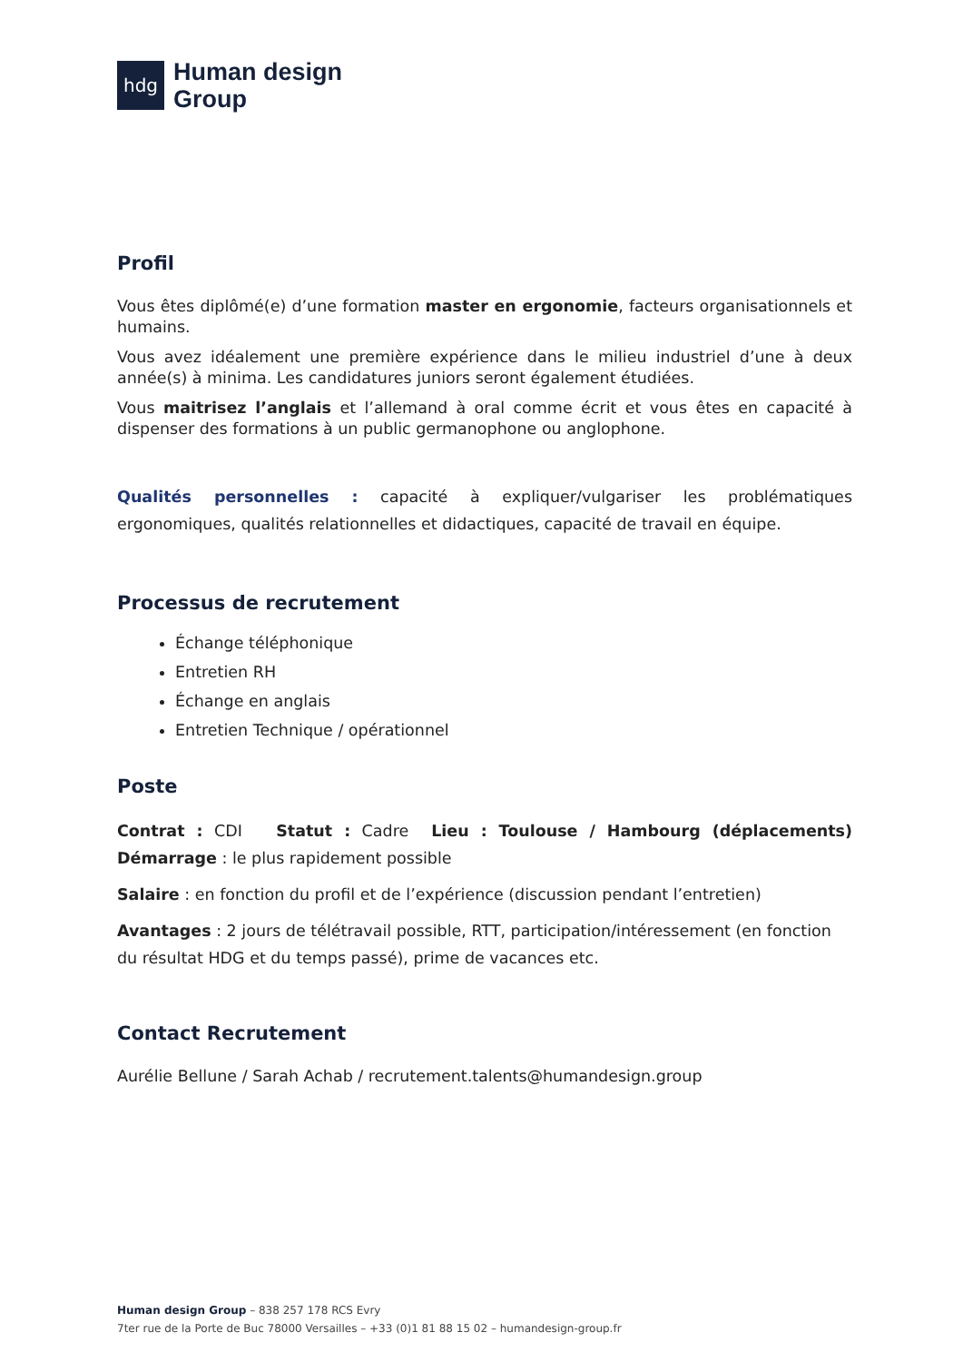hdg
Human design
Group
Profil
Vous êtes diplômé(e) d’une formation master en ergonomie, facteurs organisationnels et humains.
Vous avez idéalement une première expérience dans le milieu industriel d’une à deux année(s) à minima. Les candidatures juniors seront également étudiées.
Vous maitrisez l’anglais et l’allemand à oral comme écrit et vous êtes en capacité à dispenser des formations à un public germanophone ou anglophone.
Qualités personnelles : capacité à expliquer/vulgariser les problématiques ergonomiques, qualités relationnelles et didactiques, capacité de travail en équipe.
Processus de recrutement
Échange téléphonique
Entretien RH
Échange en anglais
Entretien Technique / opérationnel
Poste
Contrat : CDI Statut : Cadre Lieu : Toulouse / Hambourg (déplacements) Démarrage : le plus rapidement possible
Salaire : en fonction du profil et de l’expérience (discussion pendant l’entretien)
Avantages : 2 jours de télétravail possible, RTT, participation/intéressement (en fonction du résultat HDG et du temps passé), prime de vacances etc.
Contact Recrutement
Aurélie Bellune / Sarah Achab / recrutement.talents@humandesign.group
Human design Group – 838 257 178 RCS Evry
7ter rue de la Porte de Buc 78000 Versailles – +33 (0)1 81 88 15 02 – humandesign-group.fr